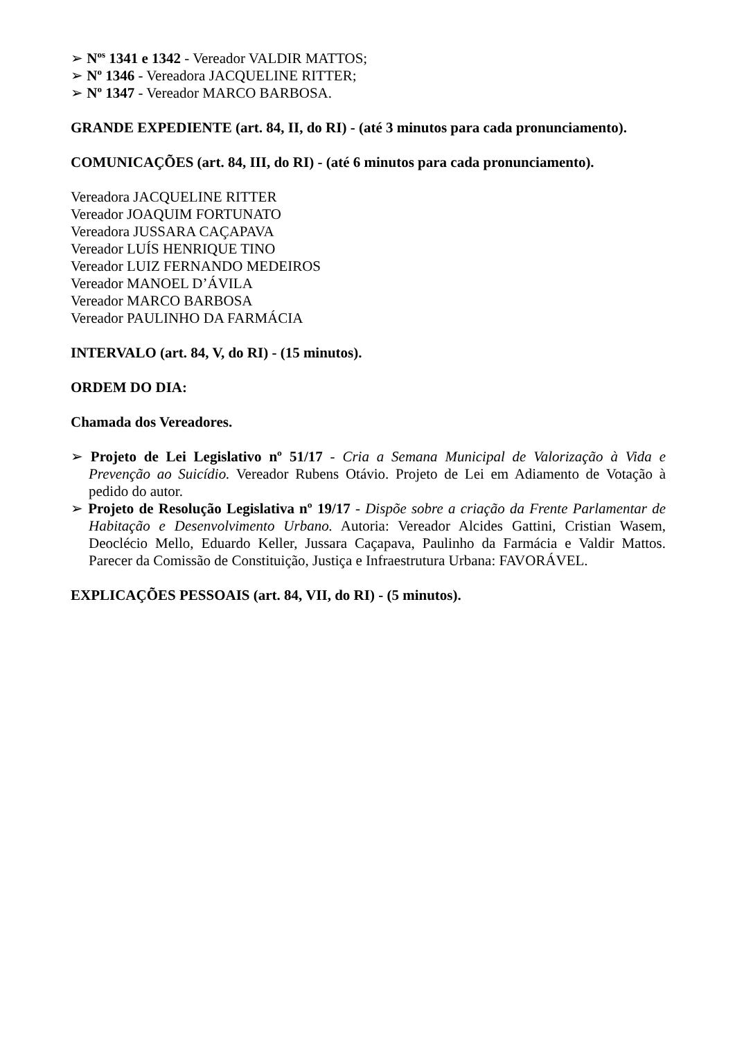➢ N<sup>os</sup> 1341 e 1342 - Vereador VALDIR MATTOS;
➢ N<sup>o</sup> 1346 - Vereadora JACQUELINE RITTER;
➢ N<sup>o</sup> 1347 - Vereador MARCO BARBOSA.
GRANDE EXPEDIENTE (art. 84, II, do RI) - (até 3 minutos para cada pronunciamento).
COMUNICAÇÕES (art. 84, III, do RI) - (até 6 minutos para cada pronunciamento).
Vereadora JACQUELINE RITTER
Vereador JOAQUIM FORTUNATO
Vereadora JUSSARA CAÇAPAVA
Vereador LUÍS HENRIQUE TINO
Vereador LUIZ FERNANDO MEDEIROS
Vereador MANOEL D’ÁVILA
Vereador MARCO BARBOSA
Vereador PAULINHO DA FARMÁCIA
INTERVALO (art. 84, V, do RI) - (15 minutos).
ORDEM DO DIA:
Chamada dos Vereadores.
➢ Projeto de Lei Legislativo nº 51/17 - Cria a Semana Municipal de Valorização à Vida e Prevenção ao Suicídio. Vereador Rubens Otávio. Projeto de Lei em Adiamento de Votação à pedido do autor.
➢ Projeto de Resolução Legislativa nº 19/17 - Dispõe sobre a criação da Frente Parlamentar de Habitação e Desenvolvimento Urbano. Autoria: Vereador Alcides Gattini, Cristian Wasem, Deoclécio Mello, Eduardo Keller, Jussara Caçapava, Paulinho da Farmácia e Valdir Mattos. Parecer da Comissão de Constituição, Justiça e Infraestrutura Urbana: FAVORÁVEL.
EXPLICAÇÕES PESSOAIS (art. 84, VII, do RI) - (5 minutos).